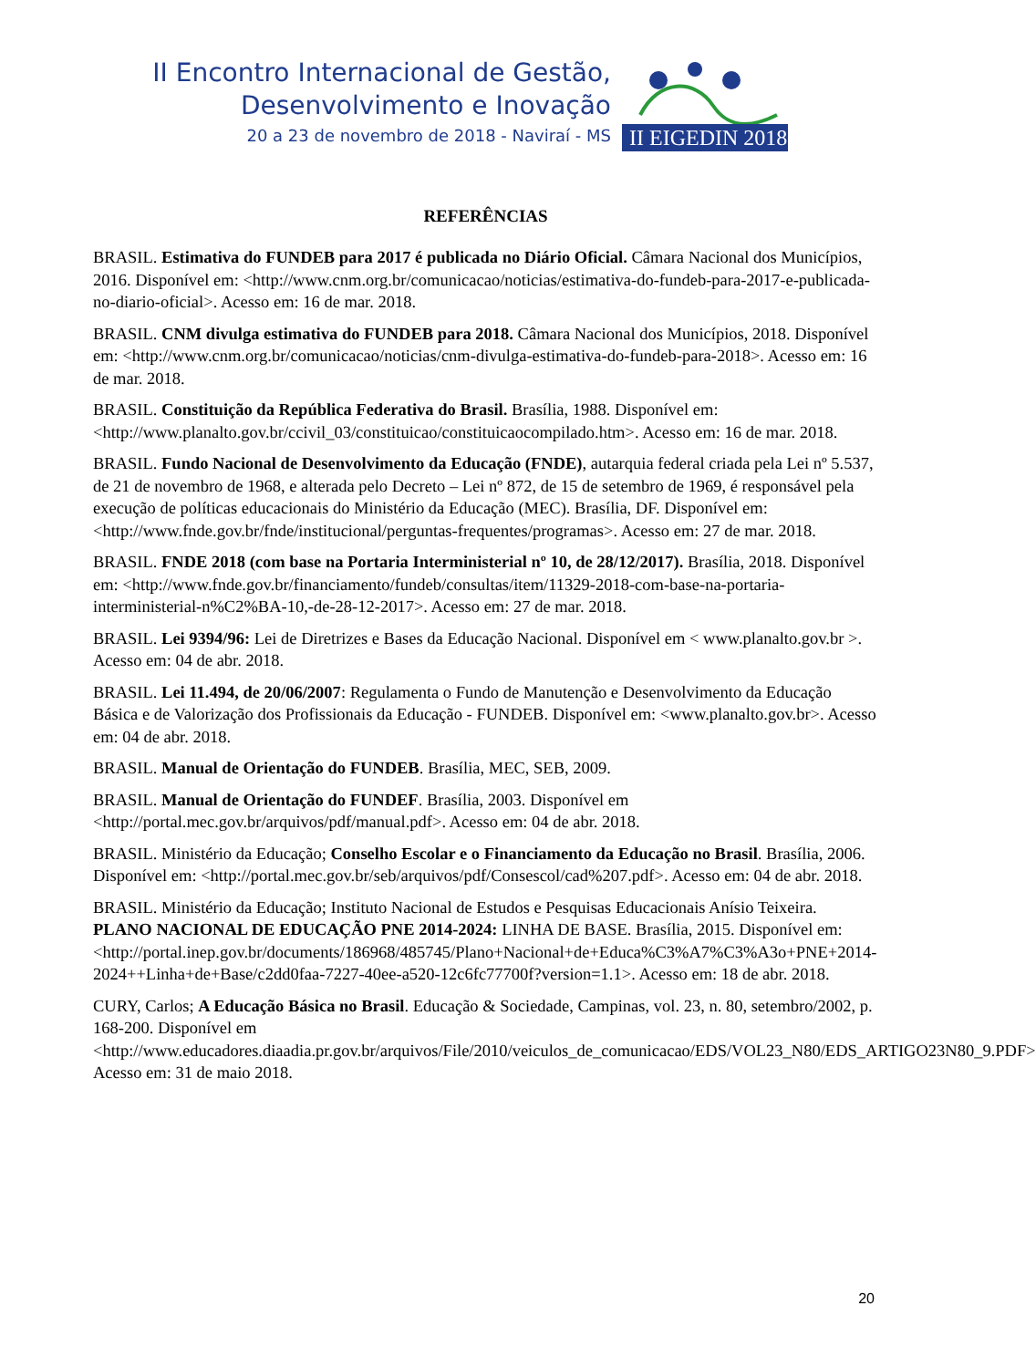II Encontro Internacional de Gestão,
Desenvolvimento e Inovação
20 a 23 de novembro de 2018 - Naviraí - MS
II EIGEDIN 2018
REFERÊNCIAS
BRASIL. Estimativa do FUNDEB para 2017 é publicada no Diário Oficial. Câmara Nacional dos Municípios, 2016. Disponível em: <http://www.cnm.org.br/comunicacao/noticias/estimativa-do-fundeb-para-2017-e-publicada-no-diario-oficial>. Acesso em: 16 de mar. 2018.
BRASIL. CNM divulga estimativa do FUNDEB para 2018. Câmara Nacional dos Municípios, 2018. Disponível em: <http://www.cnm.org.br/comunicacao/noticias/cnm-divulga-estimativa-do-fundeb-para-2018>. Acesso em: 16 de mar. 2018.
BRASIL. Constituição da República Federativa do Brasil. Brasília, 1988. Disponível em: <http://www.planalto.gov.br/ccivil_03/constituicao/constituicaocompilado.htm>. Acesso em: 16 de mar. 2018.
BRASIL. Fundo Nacional de Desenvolvimento da Educação (FNDE), autarquia federal criada pela Lei nº 5.537, de 21 de novembro de 1968, e alterada pelo Decreto – Lei nº 872, de 15 de setembro de 1969, é responsável pela execução de políticas educacionais do Ministério da Educação (MEC). Brasília, DF. Disponível em: <http://www.fnde.gov.br/fnde/institucional/perguntas-frequentes/programas>. Acesso em: 27 de mar. 2018.
BRASIL. FNDE 2018 (com base na Portaria Interministerial nº 10, de 28/12/2017). Brasília, 2018. Disponível em: <http://www.fnde.gov.br/financiamento/fundeb/consultas/item/11329-2018-com-base-na-portaria-interministerial-n%C2%BA-10,-de-28-12-2017>. Acesso em: 27 de mar. 2018.
BRASIL. Lei 9394/96: Lei de Diretrizes e Bases da Educação Nacional. Disponível em < www.planalto.gov.br >. Acesso em: 04 de abr. 2018.
BRASIL. Lei 11.494, de 20/06/2007: Regulamenta o Fundo de Manutenção e Desenvolvimento da Educação Básica e de Valorização dos Profissionais da Educação - FUNDEB. Disponível em: <www.planalto.gov.br>. Acesso em: 04 de abr. 2018.
BRASIL. Manual de Orientação do FUNDEB. Brasília, MEC, SEB, 2009.
BRASIL. Manual de Orientação do FUNDEF. Brasília, 2003. Disponível em <http://portal.mec.gov.br/arquivos/pdf/manual.pdf>. Acesso em: 04 de abr. 2018.
BRASIL. Ministério da Educação; Conselho Escolar e o Financiamento da Educação no Brasil. Brasília, 2006. Disponível em: <http://portal.mec.gov.br/seb/arquivos/pdf/Consescol/cad%207.pdf>. Acesso em: 04 de abr. 2018.
BRASIL. Ministério da Educação; Instituto Nacional de Estudos e Pesquisas Educacionais Anísio Teixeira. PLANO NACIONAL DE EDUCAÇÃO PNE 2014-2024: LINHA DE BASE. Brasília, 2015. Disponível em: <http://portal.inep.gov.br/documents/186968/485745/Plano+Nacional+de+Educa%C3%A7%C3%A3o+PNE+2014-2024++Linha+de+Base/c2dd0faa-7227-40ee-a520-12c6fc77700f?version=1.1>. Acesso em: 18 de abr. 2018.
CURY, Carlos; A Educação Básica no Brasil. Educação & Sociedade, Campinas, vol. 23, n. 80, setembro/2002, p. 168-200. Disponível em <http://www.educadores.diaadia.pr.gov.br/arquivos/File/2010/veiculos_de_comunicacao/EDS/VOL23_N80/EDS_ARTIGO23N80_9.PDF> Acesso em: 31 de maio 2018.
20